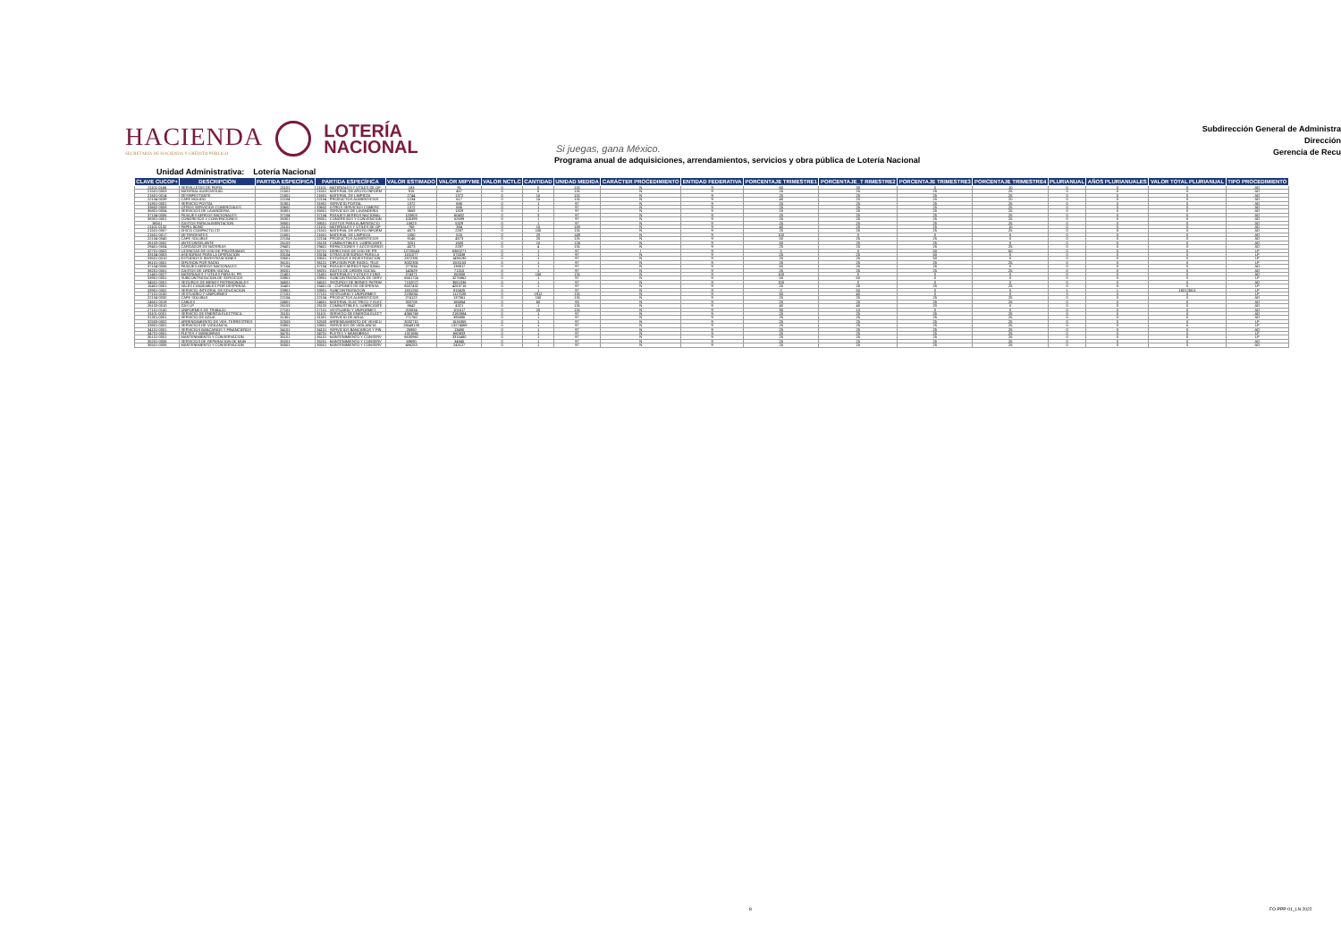HACIENDA
SECRETARÍA DE HACIENDA Y CRÉDITO PÚBLICO
LOTERÍA
NACIONAL
Si juegas, gana México.
Subdirección General de Administra
Dirección
Gerencia de Recu
Programa anual de adquisiciones, arrendamientos, servicios y obra pública de Lotería Nacional
Unidad Administrativa: Lotería Nacional
| CLAVE CUCOP+ | DESCRIPCIÓN | PARTIDA ESPECÍFICA | PARTIDA ESPECÍFICA | VALOR ESTIMADO | VALOR MIPYME | VALOR NCTLC | CANTIDAD | UNIDAD MEDIDA | CARÁCTER PROCEDIMIENTO | ENTIDAD FEDERATIVA | PORCENTAJE TRIMESTRE1 | PORCENTAJE_T RIMESTRE2 | PORCENTAJE TRIMESTRE3 | PORCENTAJE TRIMESTRE4 | PLURIANUAL | AÑOS PLURIANUALES | VALOR TOTAL PLURIANUAL | TIPO PROCEDIMIENTO |
| --- | --- | --- | --- | --- | --- | --- | --- | --- | --- | --- | --- | --- | --- | --- | --- | --- | --- | --- |
| 21101-0166 | SERVILLETAS DE PAPEL | 21101 | 21101 - MATERIALES Y ÚTILES DE OF | 183 | 91 | 0 | 5 | 131 | N | 9 | 60 | 30 | 0 | 10 | 0 | 0 | 0 | AD |
| 21501-0003 | MATERIAL AUDIOVISUAL | 21501 | 21501 - MATERIAL DE APOYO INFORM | 915 | 457 | 0 | 5 | 131 | N | 9 | 25 | 25 | 25 | 25 | 0 | 0 | 0 | AD |
| 21601-0014 | DESINFECTANTE | 21601 | 21601 - MATERIAL DE LIMPIEZA | 2744 | 1372 | 0 | 15 | 131 | N | 9 | 25 | 25 | 25 | 25 | 0 | 0 | 0 | AD |
| 22104-0039 | CAFÉ MOLIDO | 22104 | 22104 - PRODUCTOS ALIMENTICIOS | 1234 | 617 | 0 | 15 | 131 | N | 9 | 40 | 20 | 20 | 20 | 0 | 0 | 0 | AD |
| 31801-0001 | SERVICIO POSTAL | 31801 | 31801 - SERVICIO POSTAL | 1372 | 686 | 0 | 1 | 97 | N | 9 | 25 | 25 | 25 | 25 | 0 | 0 | 0 | AD |
| 33602-0008 | OTROS SERVICIOS COMERCIALES | 33602 | 33602 - OTROS SERVICIOS COMERC | 1372 | 686 | 0 | 1 | 97 | N | 9 | 25 | 25 | 25 | 25 | 0 | 0 | 0 | AD |
| 35801-0004 | SERVICIOS DE LAVANDERÍA | 35801 | 35801 - SERVICIOS DE LAVANDERÍA | 3659 | 1829 | 0 | 1 | 97 | N | 9 | 25 | 25 | 25 | 25 | 0 | 0 | 0 | AD |
| 37104-0006 | PASAJES AÉREOS NACIONALES | 37104 | 37104 - PASAJES AÉREOS NACIONAL | 120803 | 60402 | 0 | 3 | 97 | N | 9 | 25 | 25 | 25 | 25 | 0 | 0 | 0 | AD |
| 38301-0001 | CONGRESOS Y CONVENCIONES | 38301 | 38301 - CONGRESOS Y CONVENCION | 105399 | 52699 | 0 | 1 | 97 | N | 9 | 25 | 25 | 25 | 25 | 0 | 0 | 0 | AD |
| 38501 | GASTOS PARA ALIMENTACIÓN | 38501 | 38501 - GASTOS PARA ALIMENTACIÓ | 10823 | 5329 | 0 | 1 | 97 | N | 9 | 25 | 25 | 25 | 25 | 0 | 0 | 0 | AD |
| 21101-0132 | PAPEL BOND | 21101 | 21101 - MATERIALES Y ÚTILES DE OF | 768 | 384 | 0 | 15 | 180 | N | 9 | 40 | 25 | 25 | 10 | 0 | 0 | 0 | AD |
| 21501-0007 | DISCO COMPACTO CD | 21501 | 21501 - MATERIAL DE APOYO INFORM | 4573 | 2287 | 0 | 100 | 131 | N | 9 | 25 | 25 | 25 | 25 | 0 | 0 | 0 | AD |
| 21601-0017 | DETERGENTES | 21601 | 21601 - MATERIAL DE LIMPIEZA | 1050 | 525 | 0 | 20 | 149 | N | 9 | 100 | 0 | 0 | 0 | 0 | 0 | 0 | AD |
| 22104-0040 | CAFÉ SOLUBLE | 22104 | 22104 - PRODUCTOS ALIMENTICIOS | 9146 | 4573 | 0 | 25 | 131 | N | 9 | 50 | 25 | 25 | 0 | 0 | 0 | 0 | AD |
| 26103-0002 | ANTICONGELANTE | 26103 | 26103 - COMBUSTIBLES, LUBRICANTE | 3201 | 1600 | 0 | 10 | 126 | N | 9 | 50 | 25 | 25 | 0 | 0 | 0 | 0 | AD |
| 29401-0004 | CARGADOR DE BATERÍAS | 29401 | 29401 - REFACCIONES Y ACCESORIOS | 4573 | 2287 | 0 | 4 | 131 | N | 9 | 25 | 25 | 25 | 25 | 0 | 0 | 0 | AD |
| 32701-0003 | LICENCIAS DE USO DE PROGRAMAS | 32701 | 32701 - DERECHOS DE USO DE PR | 12720543 | 6360271 | 0 | 1 | 97 | I | 9 | 0 | 0 | 50 | 50 | 0 | 0 | 0 | LP |
| 33104-0003 | ASESORÍAS PARA LA OPERACIÓN | 33104 | 33104 - OTRAS ASESORÍAS PARA LA | 1151077 | 575538 | 0 | 1 | 97 | N | 9 | 25 | 25 | 50 | 0 | 0 | 0 | 0 | LP |
| 33501-0010 | ESTUDIOS E INVESTIGACIONES | 33501 | 33501 - ESTUDIOS E INVESTIGACIÓN | 2872381 | 1436190 | 0 | 1 | 97 | N | 9 | 25 | 25 | 50 | 0 | 0 | 0 | 0 | LP |
| 36101-0001 | DIFUSIÓN POR RADIO | 36101 | 36101 - DIFUSIÓN POR RADIO, TELE | 3002305 | 1501153 | 0 | 1 | 97 | N | 9 | 25 | 25 | 25 | 25 | 0 | 0 | 0 | LP |
| 37104-0006 | PASAJES AÉREOS NACIONALES | 37104 | 37104 - PASAJES AÉREOS NACIONAL | 277634 | 138817 | 0 | 1 | 97 | N | 9 | 50 | 25 | 25 | 0 | 0 | 0 | 0 | AD |
| 38201-0001 | GASTOS DE ORDEN SOCIAL | 38201 | 38201 - GASTO DE ORDEN SOCIAL | 142629 | 71315 | 0 | 1 | 97 | N | 9 | 25 | 25 | 25 | 25 | 0 | 0 | 0 | AD |
| 21401-0027 | MATERIALES Y ÚTILES PARA EL PR | 21401 | 21401 - MATERIALES Y ÚTILES CONS | 274371 | 150000 | 0 | 150 | 131 | N | 9 | 100 | 0 | 0 | 0 | 0 | 0 | 0 | AD |
| 33901-0001 | SUBCONTRATACIÓN DE SERVICIOS | 33901 | 33901 - SUBCONTRATACIÓN DE SERV | 6551724 | 3275862 | 0 | 1 | 97 | N | 9 | 50 | 50 | 0 | 0 | 0 | 0 | 0 | LP |
| 34501-0001 | SEGUROS DE BIENES PATRIMONIALES | 34501 | 34501 - SEGUROS DE BIENES PATRIM | 7102072 | 3551036 | 0 | 1 | 97 | N | 9 | 100 | 0 | 0 | 0 | 0 | 0 | 0 | AD |
| 15401-0001 | VALES CANJEABLES POR DESPENSA | 15401 | 15401 01 - CUPONES DE DESPENSA | 8507432 | 4253716 | 0 | 1 | 97 | N | 9 | 25 | 25 | 25 | 25 | 0 | 0 | 0 | LP |
| 33901-0002 | SERVICIO INTEGRAL DE EDUCACIÓN | 33901 | 33901 - SUBCONTRATACIÓN | 1831250 | 915625 | 0 | 1 | 97 | N | 9 | 0 | 50 | 0 | 0 | 1 | 1 | 1821250.5 | LP |
| 27101-0150 | VESTUARIO Y UNIFORMES | 27101 | 27101 - VESTUARIO Y UNIFORMES | 2235061 | 1117530 | 0 | 1912 | 131 | N | 9 | 60 | 40 | 0 | 0 | 0 | 0 | 0 | LP |
| 22104-0032 | CAFÉ SOLUBLE | 22104 | 22104 - PRODUCTOS ALIMENTICIOS | 274122 | 137061 | 0 | 150 | 131 | N | 9 | 25 | 25 | 25 | 25 | 0 | 0 | 0 | AD |
| 24601-0019 | CABLES | 24601 | 24601 - MATERIAL ELÉCTRICO Y ELEC | 333708 | 166854 | 0 | 60 | 93 | N | 9 | 25 | 25 | 25 | 25 | 0 | 0 | 0 | AD |
| 26103-0010 | GAS LP | 26103 | 26103 - COMBUSTIBLES, LUBRICANTE | 8642 | 4321 | 0 | 1 | 131 | N | 9 | 40 | 40 | 20 | 0 | 0 | 0 | 0 | AD |
| 27101-0150 | UNIFORMES DE TRABAJO | 27101 | 27101 - VESTUARIO Y UNIFORMES | 203034 | 101517 | 0 | 25 | 131 | N | 9 | 90 | 10 | 0 | 0 | 0 | 0 | 0 | AD |
| 31101-0001 | SERVICIO DE ENERGÍA ELÉCTRICA | 31101 | 31101 - SERVICIO DE ENERGÍA ELÉCT | 4365768 | 2182884 | 0 | 1 | 97 | N | 9 | 25 | 25 | 25 | 25 | 0 | 0 | 0 | AD |
| 31301-0001 | SERVICIO DE AGUA | 31301 | 31301 - SERVICIO DE AGUA | 771760 | 385880 | 0 | 1 | 97 | N | 9 | 25 | 25 | 25 | 25 | 0 | 0 | 0 | AD |
| 32503-0002 | ARRENDAMIENTO DE VEH. TERRESTRES | 32503 | 32503 - ARRENDAMIENTO DE VEHÍCU | 3032710 | 1516355 | 0 | 1 | 97 | N | 9 | 25 | 25 | 25 | 25 | 0 | 0 | 0 | LP |
| 33801-0001 | SERVICIOS DE VIGILANCIA | 33801 | 33801 - SERVICIOS DE VIGILANCIA | 26549138 | 13274569 | 0 | 1 | 97 | N | 9 | 25 | 25 | 25 | 25 | 0 | 0 | 0 | LP |
| 34101-0001 | SERVICIOS BANCARIOS Y FINANCIEROS | 34101 | 34101 - SERVICIOS BANCARIOS Y FIN | 26980 | 13490 | 0 | 1 | 97 | N | 9 | 25 | 25 | 25 | 25 | 0 | 0 | 0 | AD |
| 34701-0001 | FLETES Y MANIOBRAS | 34701 | 34701 - FLETES Y MANIOBRAS | 1321665 | 660833 | 0 | 1 | 97 | N | 9 | 25 | 25 | 25 | 25 | 0 | 0 | 0 | LP |
| 35101-0001 | MANTENIMIENTO Y CONSERVACIÓN | 35101 | 35101 - MANTENIMIENTO Y CONSERV | 6630960 | 3315480 | 0 | 1 | 97 | N | 9 | 25 | 25 | 25 | 25 | 0 | 0 | 0 | LP |
| 35201-0006 | SERVICIOS DE REPARACIÓN DE MOB | 35201 | 35201 - MANTENIMIENTO Y CONSERV | 69690 | 34845 | 0 | 1 | 97 | N | 9 | 25 | 25 | 25 | 25 | 0 | 0 | 0 | AD |
| 35501-0006 | MANTENIMIENTO Y CONSERVACIÓN | 35501 | 35501 - MANTENIMIENTO Y CONSERV | 486253 | 243127 | 0 | 1 | 97 | N | 9 | 25 | 25 | 25 | 25 | 0 | 0 | 0 | AD |
8 FO-PPP-01_LN 2022